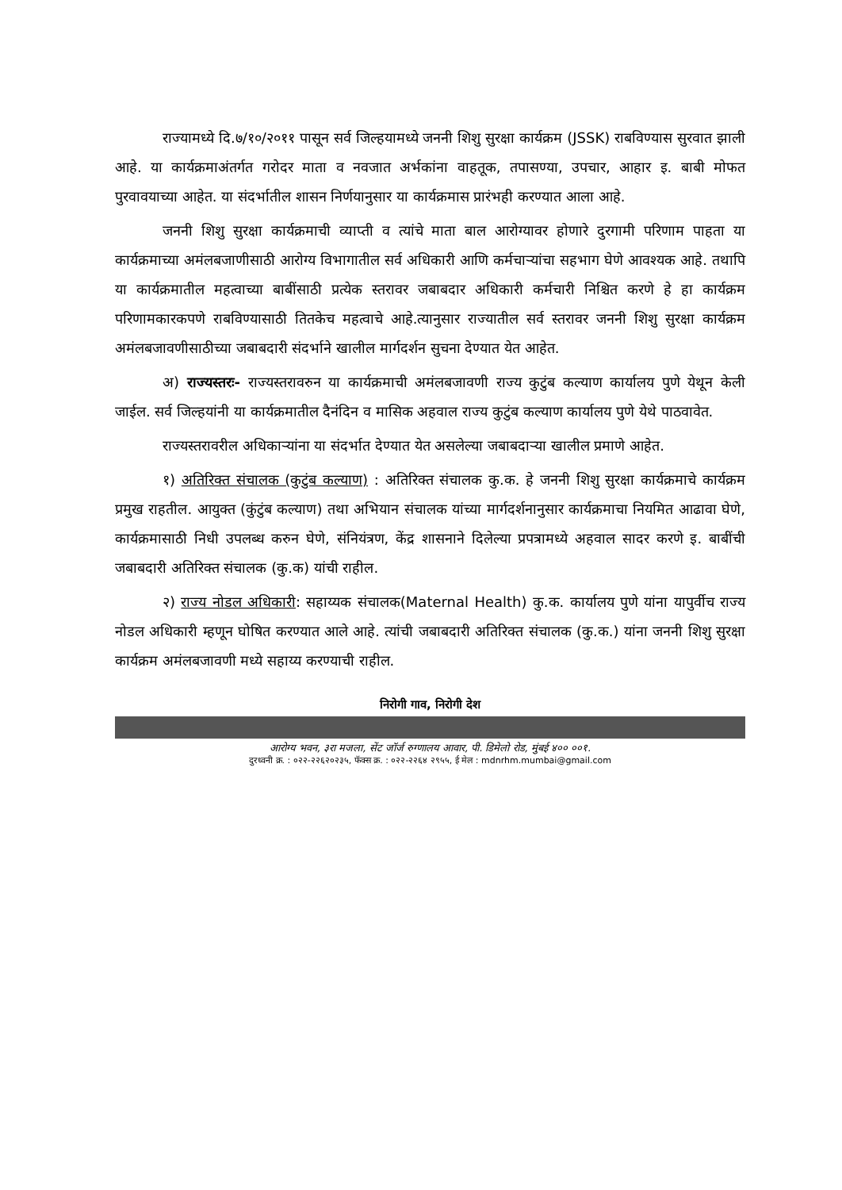राज्यामध्ये दि.७/१०/२०११ पासून सर्व जिल्हयामध्ये जननी शिशु सुरक्षा कार्यक्रम (JSSK) राबविण्यास सुरवात झाली आहे. या कार्यक्रमाअंतर्गत गरोदर माता व नवजात अर्भकांना वाहतूक, तपासण्या, उपचार, आहार इ. बाबी मोफत पुरवावयाच्या आहेत. या संदर्भातील शासन निर्णयानुसार या कार्यक्रमास प्रारंभही करण्यात आला आहे.
जननी शिशु सुरक्षा कार्यक्रमाची व्याप्ती व त्यांचे माता बाल आरोग्यावर होणारे दुरगामी परिणाम पाहता या कार्यक्रमाच्या अमंलबजाणीसाठी आरोग्य विभागातील सर्व अधिकारी आणि कर्मचाऱ्यांचा सहभाग घेणे आवश्यक आहे. तथापि या कार्यक्रमातील महत्वाच्या बाबींसाठी प्रत्येक स्तरावर जबाबदार अधिकारी कर्मचारी निश्चित करणे हे हा कार्यक्रम परिणामकारकपणे राबविण्यासाठी तितकेच महत्वाचे आहे.त्यानुसार राज्यातील सर्व स्तरावर जननी शिशु सुरक्षा कार्यक्रम अमंलबजावणीसाठीच्या जबाबदारी संदर्भाने खालील मार्गदर्शन सुचना देण्यात येत आहेत.
अ) राज्यस्तरः- राज्यस्तरावरुन या कार्यक्रमाची अमंलबजावणी राज्य कुटुंब कल्याण कार्यालय पुणे येथून केली जाईल. सर्व जिल्हयांनी या कार्यक्रमातील दैनंदिन व मासिक अहवाल राज्य कुटुंब कल्याण कार्यालय पुणे येथे पाठवावेत.
राज्यस्तरावरील अधिकाऱ्यांना या संदर्भात देण्यात येत असलेल्या जबाबदाऱ्या खालील प्रमाणे आहेत.
१) अतिरिक्त संचालक (कुटुंब कल्याण) : अतिरिक्त संचालक कु.क. हे जननी शिशु सुरक्षा कार्यक्रमाचे कार्यक्रम प्रमुख राहतील. आयुक्त (कुंटुंब कल्याण) तथा अभियान संचालक यांच्या मार्गदर्शनानुसार कार्यक्रमाचा नियमित आढावा घेणे, कार्यक्रमासाठी निधी उपलब्ध करुन घेणे, संनियंत्रण, केंद्र शासनाने दिलेल्या प्रपत्रामध्ये अहवाल सादर करणे इ. बाबींची जबाबदारी अतिरिक्त संचालक (कु.क) यांची राहील.
२) राज्य नोडल अधिकारी: सहाय्यक संचालक(Maternal Health) कु.क. कार्यालय पुणे यांना यापुर्वीच राज्य नोडल अधिकारी म्हणून घोषित करण्यात आले आहे. त्यांची जबाबदारी अतिरिक्त संचालक (कु.क.) यांना जननी शिशु सुरक्षा कार्यक्रम अमंलबजावणी मध्ये सहाय्य करण्याची राहील.
निरोगी गाव, निरोगी देश
आरोग्य भवन, ३रा मजला, सेंट जॉर्ज रुग्णालय आवार, पी. डिमेलो रोड, मुंबई ४०० ००१.
दुरध्वनी क्र. : ०२२-२२६२०२३५, फॅक्स क्र. : ०२२-२२६४ २९५५, ई मेल : mdnrhm.mumbai@gmail.com